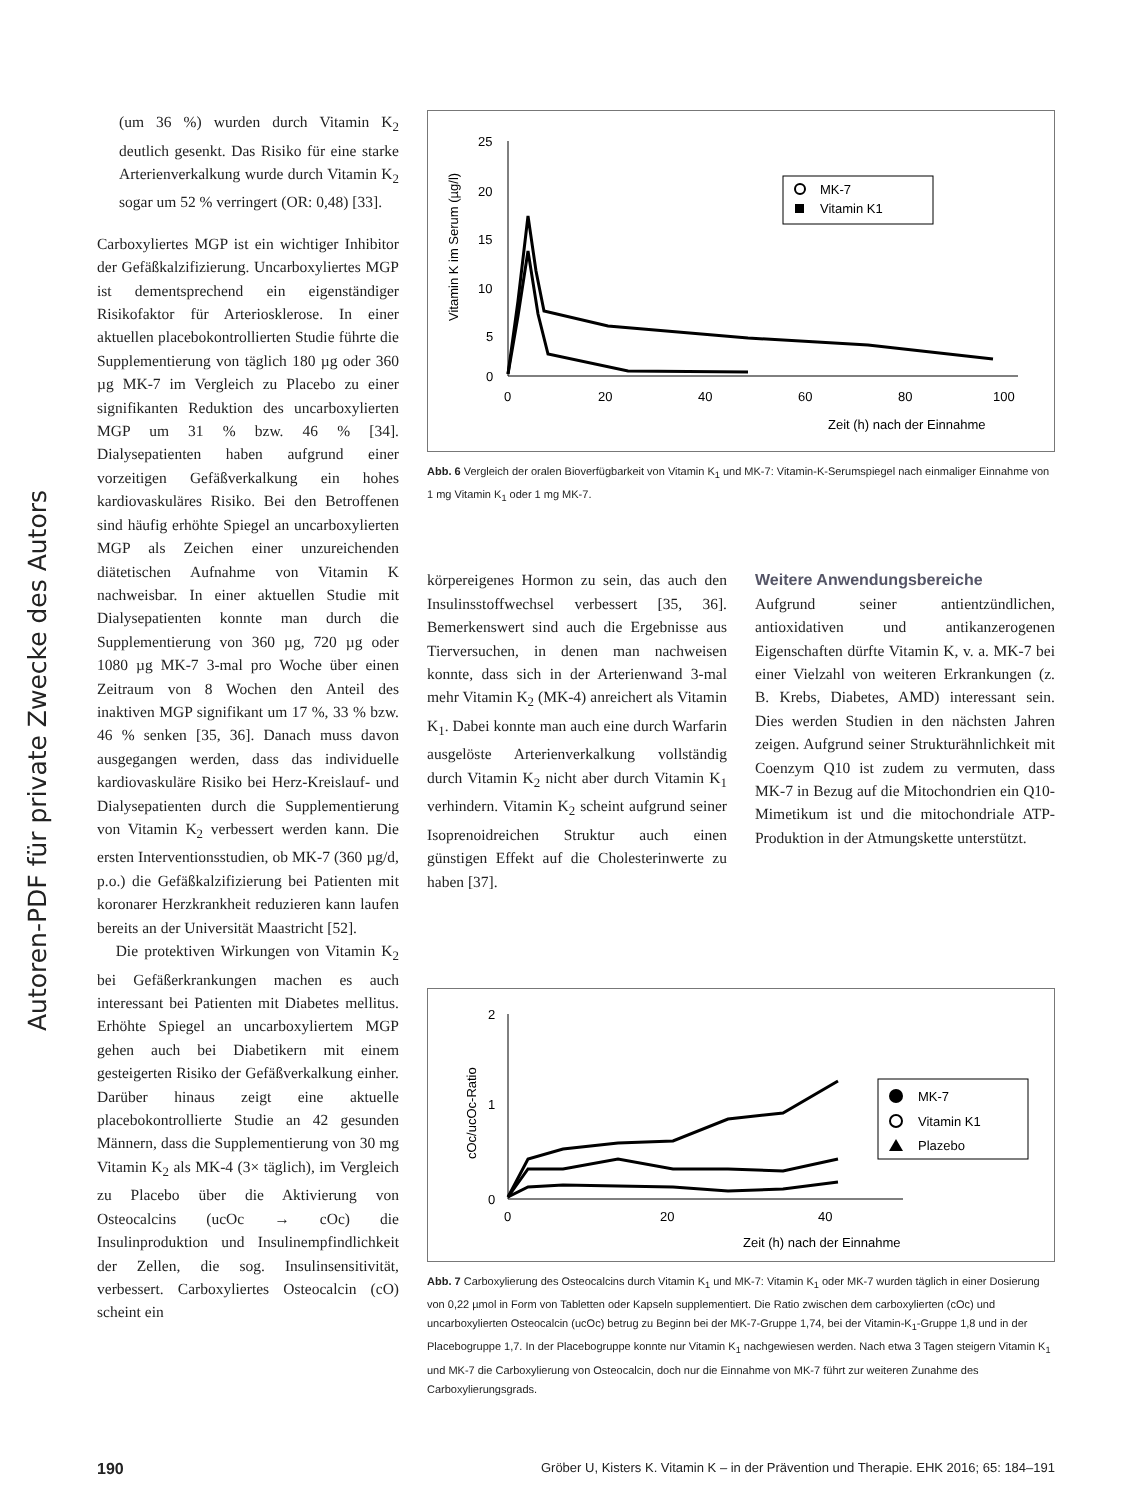Autoren-PDF für private Zwecke des Autors
(um 36 %) wurden durch Vitamin K<sub>2</sub> deutlich gesenkt. Das Risiko für eine starke Arterienverkalkung wurde durch Vitamin K<sub>2</sub> sogar um 52 % verringert (OR: 0,48) [33].
Carboxyliertes MGP ist ein wichtiger Inhibitor der Gefäßkalzifizierung. Uncarboxyliertes MGP ist dementsprechend ein eigenständiger Risikofaktor für Arteriosklerose. In einer aktuellen placebokontrollierten Studie führte die Supplementierung von täglich 180 µg oder 360 µg MK-7 im Vergleich zu Placebo zu einer signifikanten Reduktion des uncarboxylierten MGP um 31 % bzw. 46 % [34]. Dialysepatienten haben aufgrund einer vorzeitigen Gefäßverkalkung ein hohes kardiovaskuläres Risiko. Bei den Betroffenen sind häufig erhöhte Spiegel an uncarboxylierten MGP als Zeichen einer unzureichenden diätetischen Aufnahme von Vitamin K nachweisbar. In einer aktuellen Studie mit Dialysepatienten konnte man durch die Supplementierung von 360 µg, 720 µg oder 1080 µg MK-7 3-mal pro Woche über einen Zeitraum von 8 Wochen den Anteil des inaktiven MGP signifikant um 17 %, 33 % bzw. 46 % senken [35, 36]. Danach muss davon ausgegangen werden, dass das individuelle kardiovaskuläre Risiko bei Herz-Kreislauf- und Dialysepatienten durch die Supplementierung von Vitamin K<sub>2</sub> verbessert werden kann. Die ersten Interventionsstudien, ob MK-7 (360 µg/d, p.o.) die Gefäßkalzifizierung bei Patienten mit koronarer Herzkrankheit reduzieren kann laufen bereits an der Universität Maastricht [52].
Die protektiven Wirkungen von Vitamin K<sub>2</sub> bei Gefäßerkrankungen machen es auch interessant bei Patienten mit Diabetes mellitus. Erhöhte Spiegel an uncarboxyliertem MGP gehen auch bei Diabetikern mit einem gesteigerten Risiko der Gefäßverkalkung einher. Darüber hinaus zeigt eine aktuelle placebokontrollierte Studie an 42 gesunden Männern, dass die Supplementierung von 30 mg Vitamin K<sub>2</sub> als MK-4 (3× täglich), im Vergleich zu Placebo über die Aktivierung von Osteocalcins (ucOc → cOc) die Insulinproduktion und Insulinempfindlichkeit der Zellen, die sog. Insulinsensitivität, verbessert. Carboxyliertes Osteocalcin (cO) scheint ein
25
20
15
10
5
0
0
20
40
60
80
100
Zeit (h) nach der Einnahme
Vitamin K im Serum (µg/l)
MK-7
Vitamin K1
Abb. 6 Vergleich der oralen Bioverfügbarkeit von Vitamin K<sub>1</sub> und MK-7: Vitamin-K-Serumspiegel nach einmaliger Einnahme von 1 mg Vitamin K<sub>1</sub> oder 1 mg MK-7.
körpereigenes Hormon zu sein, das auch den Insulinsstoffwechsel verbessert [35, 36]. Bemerkenswert sind auch die Ergebnisse aus Tierversuchen, in denen man nachweisen konnte, dass sich in der Arterienwand 3-mal mehr Vitamin K<sub>2</sub> (MK-4) anreichert als Vitamin K<sub>1</sub>. Dabei konnte man auch eine durch Warfarin ausgelöste Arterienverkalkung vollständig durch Vitamin K<sub>2</sub> nicht aber durch Vitamin K<sub>1</sub> verhindern. Vitamin K<sub>2</sub> scheint aufgrund seiner Isoprenoidreichen Struktur auch einen günstigen Effekt auf die Cholesterinwerte zu haben [37].
Weitere Anwendungsbereiche
Aufgrund seiner antientzündlichen, antioxidativen und antikanzerogenen Eigenschaften dürfte Vitamin K, v. a. MK-7 bei einer Vielzahl von weiteren Erkrankungen (z. B. Krebs, Diabetes, AMD) interessant sein. Dies werden Studien in den nächsten Jahren zeigen. Aufgrund seiner Strukturähnlichkeit mit Coenzym Q10 ist zudem zu vermuten, dass MK-7 in Bezug auf die Mitochondrien ein Q10-Mimetikum ist und die mitochondriale ATP-Produktion in der Atmungskette unterstützt.
2
1
0
0
20
40
Zeit (h) nach der Einnahme
cOc/ucOc-Ratio
MK-7
Vitamin K1
Plazebo
Abb. 7 Carboxylierung des Osteocalcins durch Vitamin K<sub>1</sub> und MK-7: Vitamin K<sub>1</sub> oder MK-7 wurden täglich in einer Dosierung von 0,22 µmol in Form von Tabletten oder Kapseln supplementiert. Die Ratio zwischen dem carboxylierten (cOc) und uncarboxylierten Osteocalcin (ucOc) betrug zu Beginn bei der MK-7-Gruppe 1,74, bei der Vitamin-K<sub>1</sub>-Gruppe 1,8 und in der Placebogruppe 1,7. In der Placebogruppe konnte nur Vitamin K<sub>1</sub> nachgewiesen werden. Nach etwa 3 Tagen steigern Vitamin K<sub>1</sub> und MK-7 die Carboxylierung von Osteocalcin, doch nur die Einnahme von MK-7 führt zur weiteren Zunahme des Carboxylierungsgrads.
190 Gröber U, Kisters K. Vitamin K – in der Prävention und Therapie. EHK 2016; 65: 184–191